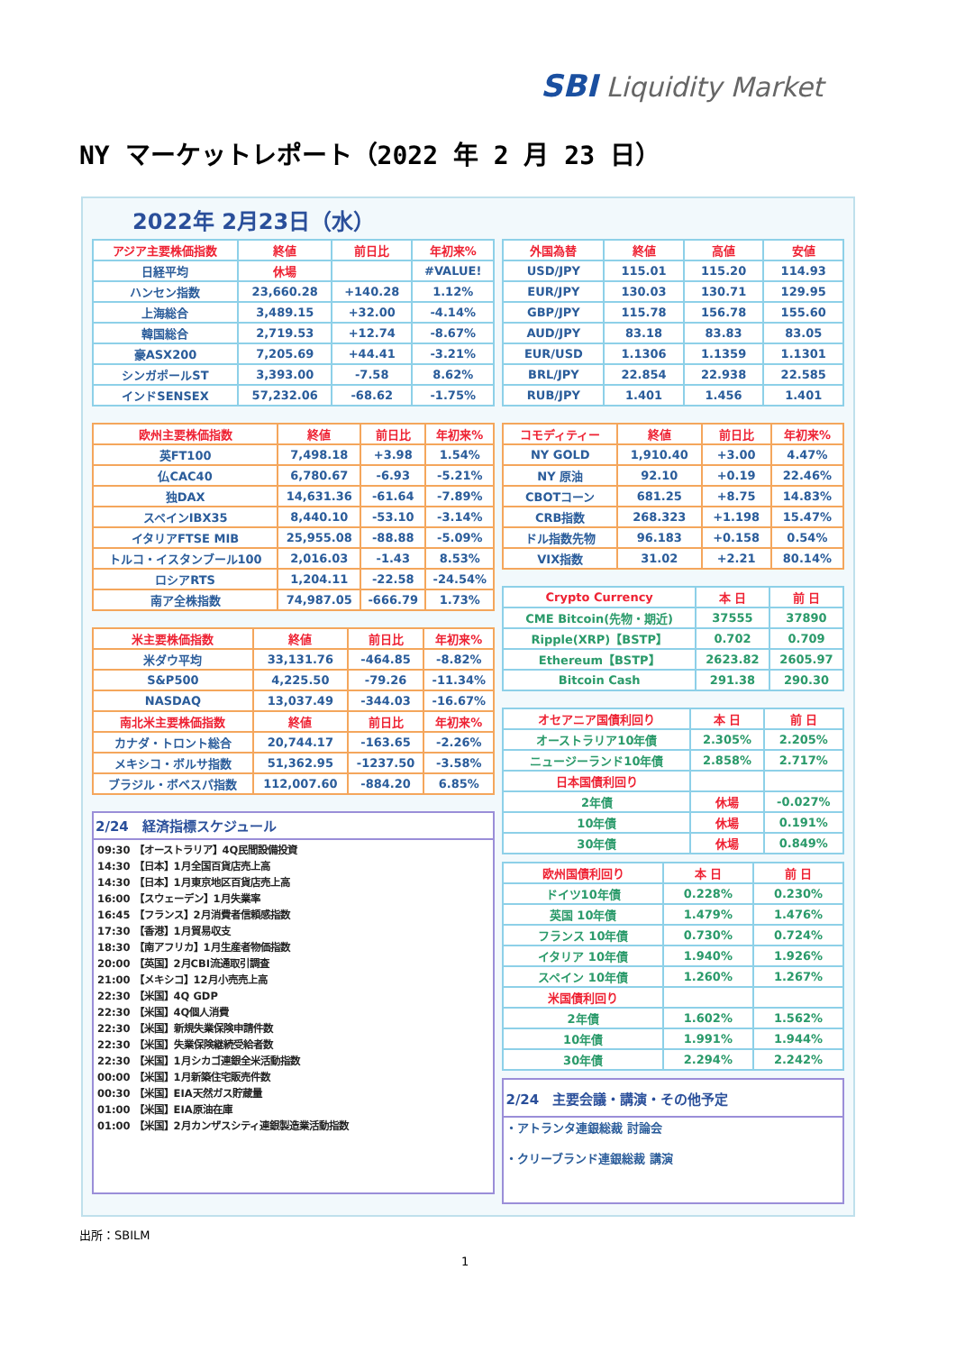SBI Liquidity Market
NY マーケットレポート（2022 年 2 月 23 日）
2022年 2月23日（水）
| アジア主要株価指数 | 終値 | 前日比 | 年初来% |
| --- | --- | --- | --- |
| 日経平均 | 休場 | | #VALUE! |
| ハンセン指数 | 23,660.28 | +140.28 | 1.12% |
| 上海総合 | 3,489.15 | +32.00 | -4.14% |
| 韓国総合 | 2,719.53 | +12.74 | -8.67% |
| 豪ASX200 | 7,205.69 | +44.41 | -3.21% |
| シンガポールST | 3,393.00 | -7.58 | 8.62% |
| インドSENSEX | 57,232.06 | -68.62 | -1.75% |
| 欧州主要株価指数 | 終値 | 前日比 | 年初来% |
| --- | --- | --- | --- |
| 英FT100 | 7,498.18 | +3.98 | 1.54% |
| 仏CAC40 | 6,780.67 | -6.93 | -5.21% |
| 独DAX | 14,631.36 | -61.64 | -7.89% |
| スペインIBX35 | 8,440.10 | -53.10 | -3.14% |
| イタリアFTSE MIB | 25,955.08 | -88.88 | -5.09% |
| トルコ・イスタンブール100 | 2,016.03 | -1.43 | 8.53% |
| ロシアRTS | 1,204.11 | -22.58 | -24.54% |
| 南ア全株指数 | 74,987.05 | -666.79 | 1.73% |
| 米主要株価指数 | 終値 | 前日比 | 年初来% |
| --- | --- | --- | --- |
| 米ダウ平均 | 33,131.76 | -464.85 | -8.82% |
| S&P500 | 4,225.50 | -79.26 | -11.34% |
| NASDAQ | 13,037.49 | -344.03 | -16.67% |
| 南北米主要株価指数 | 終値 | 前日比 | 年初来% |
| カナダ・トロント総合 | 20,744.17 | -163.65 | -2.26% |
| メキシコ・ボルサ指数 | 51,362.95 | -1237.50 | -3.58% |
| ブラジル・ボベスパ指数 | 112,007.60 | -884.20 | 6.85% |
| 2/24 経済指標スケジュール |
| / 09:30 【オーストラリア】4Q民間設備投資 / / 14:30 【日本】1月全国百貨店売上高 / / 14:30 【日本】1月東京地区百貨店売上高 / / 16:00 【スウェーデン】1月失業率 / / 16:45 【フランス】2月消費者信頼感指数 / / 17:30 【香港】1月貿易収支 / / 18:30 【南アフリカ】1月生産者物価指数 / / 20:00 【英国】2月CBI流通取引調査 / / 21:00 【メキシコ】12月小売売上高 / / 22:30 【米国】4Q GDP / / 22:30 【米国】4Q個人消費 / / 22:30 【米国】新規失業保険申請件数 / / 22:30 【米国】失業保険継続受給者数 / / 22:30 【米国】1月シカゴ連銀全米活動指数 / / 00:00 【米国】1月新築住宅販売件数 / / 00:30 【米国】EIA天然ガス貯蔵量 / / 01:00 【米国】EIA原油在庫 / / 01:00 【米国】2月カンザスシティ連銀製造業活動指数 / |
| 外国為替 | 終値 | 高値 | 安値 |
| --- | --- | --- | --- |
| USD/JPY | 115.01 | 115.20 | 114.93 |
| EUR/JPY | 130.03 | 130.71 | 129.95 |
| GBP/JPY | 115.78 | 156.78 | 155.60 |
| AUD/JPY | 83.18 | 83.83 | 83.05 |
| EUR/USD | 1.1306 | 1.1359 | 1.1301 |
| BRL/JPY | 22.854 | 22.938 | 22.585 |
| RUB/JPY | 1.401 | 1.456 | 1.401 |
| コモディティー | 終値 | 前日比 | 年初来% |
| --- | --- | --- | --- |
| NY GOLD | 1,910.40 | +3.00 | 4.47% |
| NY 原油 | 92.10 | +0.19 | 22.46% |
| CBOTコーン | 681.25 | +8.75 | 14.83% |
| CRB指数 | 268.323 | +1.198 | 15.47% |
| ドル指数先物 | 96.183 | +0.158 | 0.54% |
| VIX指数 | 31.02 | +2.21 | 80.14% |
| Crypto Currency | 本 日 | 前 日 |
| --- | --- | --- |
| CME Bitcoin(先物・期近) | 37555 | 37890 |
| Ripple(XRP)【BSTP】 | 0.702 | 0.709 |
| Ethereum【BSTP】 | 2623.82 | 2605.97 |
| Bitcoin Cash | 291.38 | 290.30 |
| オセアニア国債利回り | 本 日 | 前 日 |
| --- | --- | --- |
| オーストラリア10年債 | 2.305% | 2.205% |
| ニュージーランド10年債 | 2.858% | 2.717% |
| 日本国債利回り | | |
| 2年債 | 休場 | -0.027% |
| 10年債 | 休場 | 0.191% |
| 30年債 | 休場 | 0.849% |
| 欧州国債利回り | 本 日 | 前 日 |
| --- | --- | --- |
| ドイツ10年債 | 0.228% | 0.230% |
| 英国 10年債 | 1.479% | 1.476% |
| フランス 10年債 | 0.730% | 0.724% |
| イタリア 10年債 | 1.940% | 1.926% |
| スペイン 10年債 | 1.260% | 1.267% |
| 米国債利回り | | |
| 2年債 | 1.602% | 1.562% |
| 10年債 | 1.991% | 1.944% |
| 30年債 | 2.294% | 2.242% |
| 2/24 主要会議・講演・その他予定 |
| ・アトランタ連銀総裁 討論会 ・クリーブランド連銀総裁 講演 |
出所：SBILM
1